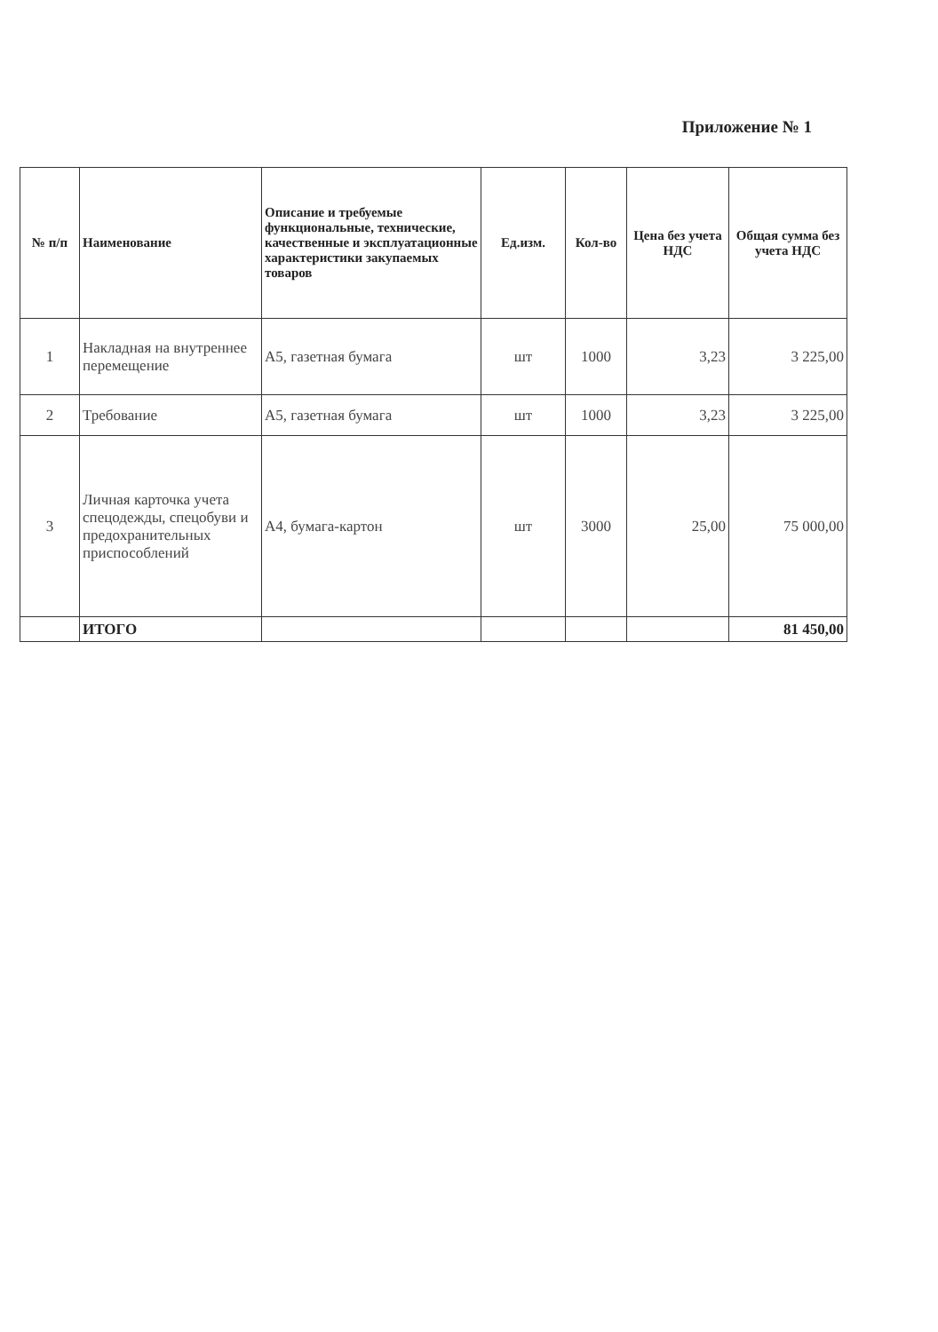Приложение № 1
| № п/п | Наименование | Описание и требуемые функциональные, технические, качественные и эксплуатационные характеристики закупаемых товаров | Ед.изм. | Кол-во | Цена без учета НДС | Общая сумма без учета НДС |
| --- | --- | --- | --- | --- | --- | --- |
| 1 | Накладная на внутреннее перемещение | А5, газетная бумага | шт | 1000 | 3,23 | 3 225,00 |
| 2 | Требование | А5, газетная бумага | шт | 1000 | 3,23 | 3 225,00 |
| 3 | Личная карточка учета спецодежды, спецобуви и предохранительных приспособлений | А4, бумага-картон | шт | 3000 | 25,00 | 75 000,00 |
| | ИТОГО | | | | | 81 450,00 |